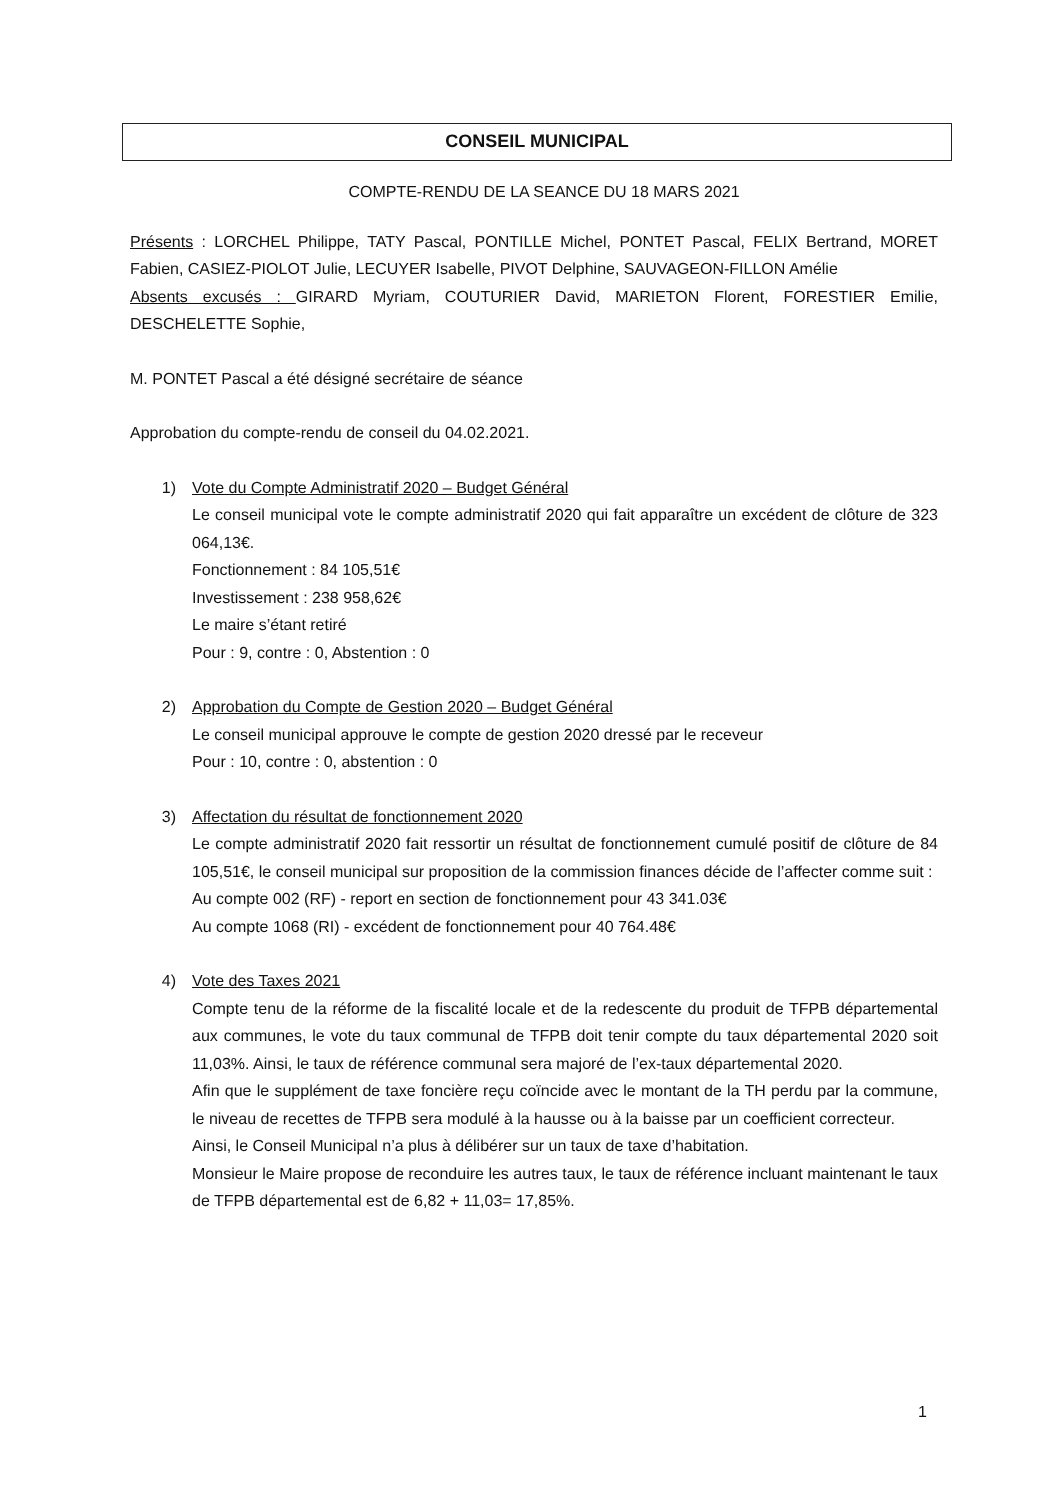CONSEIL MUNICIPAL
COMPTE-RENDU DE LA SEANCE DU 18 MARS 2021
Présents : LORCHEL Philippe, TATY Pascal, PONTILLE Michel, PONTET Pascal, FELIX Bertrand, MORET Fabien, CASIEZ-PIOLOT Julie, LECUYER Isabelle, PIVOT Delphine, SAUVAGEON-FILLON Amélie
Absents excusés : GIRARD Myriam, COUTURIER David, MARIETON Florent, FORESTIER Emilie, DESCHELETTE Sophie,
M. PONTET Pascal a été désigné secrétaire de séance
Approbation du compte-rendu de conseil du 04.02.2021.
1) Vote du Compte Administratif 2020 – Budget Général
Le conseil municipal vote le compte administratif 2020 qui fait apparaître un excédent de clôture de 323 064,13€.
Fonctionnement : 84 105,51€
Investissement : 238 958,62€
Le maire s’étant retiré
Pour : 9, contre : 0, Abstention : 0
2) Approbation du Compte de Gestion 2020 – Budget Général
Le conseil municipal approuve le compte de gestion 2020 dressé par le receveur
Pour : 10, contre : 0, abstention : 0
3) Affectation du résultat de fonctionnement 2020
Le compte administratif 2020 fait ressortir un résultat de fonctionnement cumulé positif de clôture de 84 105,51€, le conseil municipal sur proposition de la commission finances décide de l’affecter comme suit :
Au compte 002 (RF) - report en section de fonctionnement pour 43 341.03€
Au compte 1068 (RI) - excédent de fonctionnement pour 40 764.48€
4) Vote des Taxes 2021
Compte tenu de la réforme de la fiscalité locale et de la redescente du produit de TFPB départemental aux communes, le vote du taux communal de TFPB doit tenir compte du taux départemental 2020 soit 11,03%. Ainsi, le taux de référence communal sera majoré de l’ex-taux départemental 2020.
Afin que le supplément de taxe foncière reçu coïncide avec le montant de la TH perdu par la commune, le niveau de recettes de TFPB sera modulé à la hausse ou à la baisse par un coefficient correcteur.
Ainsi, le Conseil Municipal n’a plus à délibérer sur un taux de taxe d’habitation.
Monsieur le Maire propose de reconduire les autres taux, le taux de référence incluant maintenant le taux de TFPB départemental est de 6,82 + 11,03= 17,85%.
1